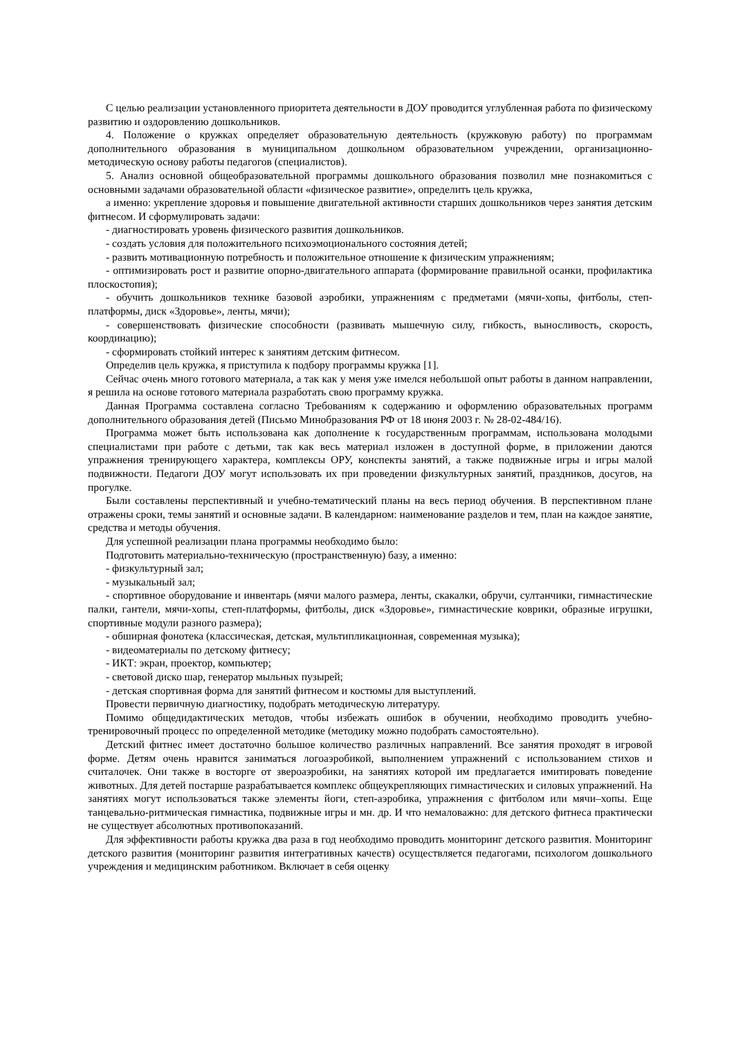С целью реализации установленного приоритета деятельности в ДОУ проводится углубленная работа по физическому развитию и оздоровлению дошкольников.
4. Положение о кружках определяет образовательную деятельность (кружковую работу) по программам дополнительного образования в муниципальном дошкольном образовательном учреждении, организационно-методическую основу работы педагогов (специалистов).
5. Анализ основной общеобразовательной программы дошкольного образования позволил мне познакомиться с основными задачами образовательной области «физическое развитие», определить цель кружка,
а именно: укрепление здоровья и повышение двигательной активности старших дошкольников через занятия детским фитнесом. И сформулировать задачи:
- диагностировать уровень физического развития дошкольников.
- создать условия для положительного психоэмоционального состояния детей;
- развить мотивационную потребность и положительное отношение к физическим упражнениям;
- оптимизировать рост и развитие опорно-двигательного аппарата (формирование правильной осанки, профилактика плоскостопия);
- обучить дошкольников технике базовой аэробики, упражнениям с предметами (мячи-хопы, фитболы, степ-платформы, диск «Здоровье», ленты, мячи);
- совершенствовать физические способности (развивать мышечную силу, гибкость, выносливость, скорость, координацию);
- сформировать стойкий интерес к занятиям детским фитнесом.
Определив цель кружка, я приступила к подбору программы кружка [1].
Сейчас очень много готового материала, а так как у меня уже имелся небольшой опыт работы в данном направлении, я решила на основе готового материала разработать свою программу кружка.
Данная Программа составлена согласно Требованиям к содержанию и оформлению образовательных программ дополнительного образования детей (Письмо Минобразования РФ от 18 июня 2003 г. № 28-02-484/16).
Программа может быть использована как дополнение к государственным программам, использована молодыми специалистами при работе с детьми, так как весь материал изложен в доступной форме, в приложении даются упражнения тренирующего характера, комплексы ОРУ, конспекты занятий, а также подвижные игры и игры малой подвижности. Педагоги ДОУ могут использовать их при проведении физкультурных занятий, праздников, досугов, на прогулке.
Были составлены перспективный и учебно-тематический планы на весь период обучения. В перспективном плане отражены сроки, темы занятий и основные задачи. В календарном: наименование разделов и тем, план на каждое занятие, средства и методы обучения.
Для успешной реализации плана программы необходимо было:
Подготовить материально-техническую (пространственную) базу, а именно:
- физкультурный зал;
- музыкальный зал;
- спортивное оборудование и инвентарь (мячи малого размера, ленты, скакалки, обручи, султанчики, гимнастические палки, гантели, мячи-хопы, степ-платформы, фитболы, диск «Здоровье», гимнастические коврики, образные игрушки, спортивные модули разного размера);
- обширная фонотека (классическая, детская, мультипликационная, современная музыка);
- видеоматериалы по детскому фитнесу;
- ИКТ: экран, проектор, компьютер;
- световой диско шар, генератор мыльных пузырей;
- детская спортивная форма для занятий фитнесом и костюмы для выступлений.
Провести первичную диагностику, подобрать методическую литературу.
Помимо общедидактических методов, чтобы избежать ошибок в обучении, необходимо проводить учебно-тренировочный процесс по определенной методике (методику можно подобрать самостоятельно).
Детский фитнес имеет достаточно большое количество различных направлений. Все занятия проходят в игровой форме. Детям очень нравится заниматься логоаэробикой, выполнением упражнений с использованием стихов и считалочек. Они также в восторге от звероаэробики, на занятиях которой им предлагается имитировать поведение животных. Для детей постарше разрабатывается комплекс общеукрепляющих гимнастических и силовых упражнений. На занятиях могут использоваться также элементы йоги, степ-аэробика, упражнения с фитболом или мячи–хопы. Еще танцевально-ритмическая гимнастика, подвижные игры и мн. др. И что немаловажно: для детского фитнеса практически не существует абсолютных противопоказаний.
Для эффективности работы кружка два раза в год необходимо проводить мониторинг детского развития. Мониторинг детского развития (мониторинг развития интегративных качеств) осуществляется педагогами, психологом дошкольного учреждения и медицинским работником. Включает в себя оценку